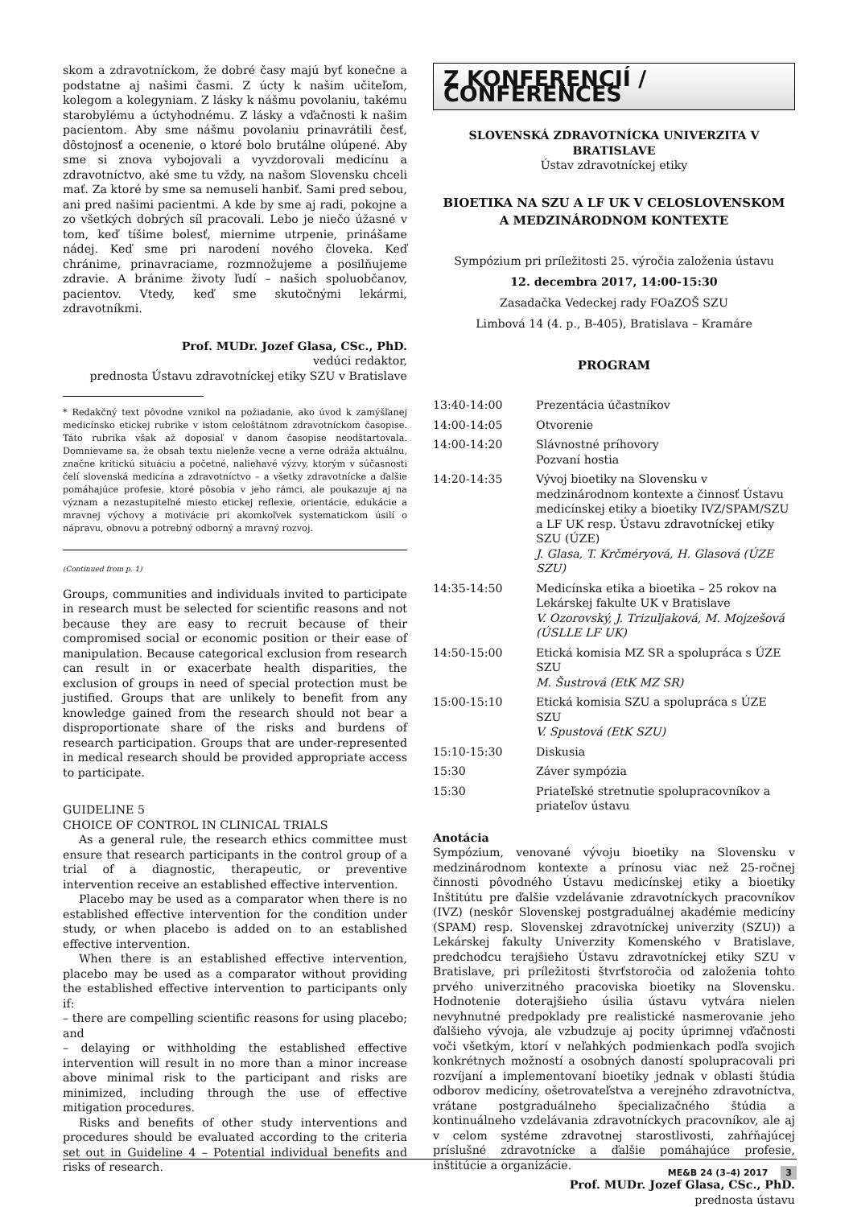skom a zdravotníckom, že dobré časy majú byť konečne a podstatne aj našimi časmi. Z úcty k našim učiteľom, kolegom a kolegyniam. Z lásky k nášmu povolaniu, takému starobylému a úctyhodnému. Z lásky a vďačnosti k našim pacientom. Aby sme nášmu povolaniu prinavrátili česť, dôstojnosť a ocenenie, o ktoré bolo brutálne olúpené. Aby sme si znova vybojovali a vyvzdorovali medicínu a zdravotníctvo, aké sme tu vždy, na našom Slovensku chceli mať. Za ktoré by sme sa nemuseli hanbiť. Sami pred sebou, ani pred našimi pacientmi. A kde by sme aj radi, pokojne a zo všetkých dobrých síl pracovali. Lebo je niečo úžasné v tom, keď tíšime bolesť, miernime utrpenie, prinášame nádej. Keď sme pri narodení nového človeka. Keď chránime, prinavraciame, rozmnožujeme a posilňujeme zdravie. A bránime životy ľudí – našich spoluobčanov, pacientov. Vtedy, keď sme skutočnými lekármi, zdravotníkmi.
Prof. MUDr. Jozef Glasa, CSc., PhD.
vedúci redaktor,
prednosta Ústavu zdravotníckej etiky SZU v Bratislave
* Redakčný text pôvodne vznikol na požiadanie, ako úvod k zamýšľanej medicínsko etickej rubrike v istom celoštátnom zdravotníckom časopise. Táto rubrika však až doposiaľ v danom časopise neodštartovala. Domnievame sa, že obsah textu nielenže vecne a verne odráža aktuálnu, značne kritickú situáciu a početné, naliehavé výzvy, ktorým v súčasnosti čelí slovenská medicína a zdravotníctvo – a všetky zdravotnícke a ďalšie pomáhajúce profesie, ktoré pôsobia v jeho rámci, ale poukazuje aj na význam a nezastupiteľné miesto etickej reflexie, orientácie, edukácie a mravnej výchovy a motivácie pri akomkoľvek systematickom úsilí o nápravu, obnovu a potrebný odborný a mravný rozvoj.
(Continued from p. 1)
Groups, communities and individuals invited to participate in research must be selected for scientific reasons and not because they are easy to recruit because of their compromised social or economic position or their ease of manipulation. Because categorical exclusion from research can result in or exacerbate health disparities, the exclusion of groups in need of special protection must be justified. Groups that are unlikely to benefit from any knowledge gained from the research should not bear a disproportionate share of the risks and burdens of research participation. Groups that are under-represented in medical research should be provided appropriate access to participate.
GUIDELINE 5
CHOICE OF CONTROL IN CLINICAL TRIALS
As a general rule, the research ethics committee must ensure that research participants in the control group of a trial of a diagnostic, therapeutic, or preventive intervention receive an established effective intervention.
Placebo may be used as a comparator when there is no established effective intervention for the condition under study, or when placebo is added on to an established effective intervention.
When there is an established effective intervention, placebo may be used as a comparator without providing the established effective intervention to participants only if:
– there are compelling scientific reasons for using placebo; and
– delaying or withholding the established effective intervention will result in no more than a minor increase above minimal risk to the participant and risks are minimized, including through the use of effective mitigation procedures.
Risks and benefits of other study interventions and procedures should be evaluated according to the criteria set out in Guideline 4 – Potential individual benefits and risks of research.
Z KONFERENCIÍ / CONFERENCES
SLOVENSKÁ ZDRAVOTNÍCKA UNIVERZITA V BRATISLAVE
Ústav zdravotníckej etiky
BIOETIKA NA SZU A LF UK V CELOSLOVENSKOM
A MEDZINÁRODNOM KONTEXTE
Sympózium pri príležitosti 25. výročia založenia ústavu
12. decembra 2017, 14:00-15:30
Zasadačka Vedeckej rady FOaZOŠ SZU
Limbová 14 (4. p., B-405), Bratislava – Kramáre
PROGRAM
| 13:40-14:00 | Prezentácia účastníkov |
| 14:00-14:05 | Otvorenie |
| 14:00-14:20 | Slávnostné príhovory Pozvaní hostia |
| 14:20-14:35 | Vývoj bioetiky na Slovensku v medzinárodnom kontexte a činnosť Ústavu medicínskej etiky a bioetiky IVZ/SPAM/SZU a LF UK resp. Ústavu zdravotníckej etiky SZU (ÚZE) J. Glasa, T. Krčméryová, H. Glasová (ÚZE SZU) |
| 14:35-14:50 | Medicínska etika a bioetika – 25 rokov na Lekárskej fakulte UK v Bratislave V. Ozorovský, J. Trizuljaková, M. Mojzešová (ÚSLLE LF UK) |
| 14:50-15:00 | Etická komisia MZ SR a spolupráca s ÚZE SZU M. Šustrová (EtK MZ SR) |
| 15:00-15:10 | Etická komisia SZU a spolupráca s ÚZE SZU V. Spustová (EtK SZU) |
| 15:10-15:30 | Diskusia |
| 15:30 | Záver sympózia |
| 15:30 | Priateľské stretnutie spolupracovníkov a priateľov ústavu |
Anotácia
Sympózium, venované vývoju bioetiky na Slovensku v medzinárodnom kontexte a prínosu viac než 25-ročnej činnosti pôvodného Ústavu medicínskej etiky a bioetiky Inštitútu pre ďalšie vzdelávanie zdravotníckych pracovníkov (IVZ) (neskôr Slovenskej postgraduálnej akadémie medicíny (SPAM) resp. Slovenskej zdravotníckej univerzity (SZU)) a Lekárskej fakulty Univerzity Komenského v Bratislave, predchodcu terajšieho Ústavu zdravotníckej etiky SZU v Bratislave, pri príležitosti štvrťstoročia od založenia tohto prvého univerzitného pracoviska bioetiky na Slovensku. Hodnotenie doterajšieho úsilia ústavu vytvára nielen nevyhnutné predpoklady pre realistické nasmerovanie jeho ďalšieho vývoja, ale vzbudzuje aj pocity úprimnej vďačnosti voči všetkým, ktorí v neľahkých podmienkach podľa svojich konkrétnych možností a osobných daností spolupracovali pri rozvíjaní a implementovaní bioetiky jednak v oblasti štúdia odborov medicíny, ošetrovateľstva a verejného zdravotníctva, vrátane postgraduálneho špecializačného štúdia a kontinuálneho vzdelávania zdravotníckych pracovníkov, ale aj v celom systéme zdravotnej starostlivosti, zahŕňajúcej príslušné zdravotnícke a ďalšie pomáhajúce profesie, inštitúcie a organizácie.
Prof. MUDr. Jozef Glasa, CSc., PhD.
prednosta ústavu
ME&B 24 (3–4) 2017 3